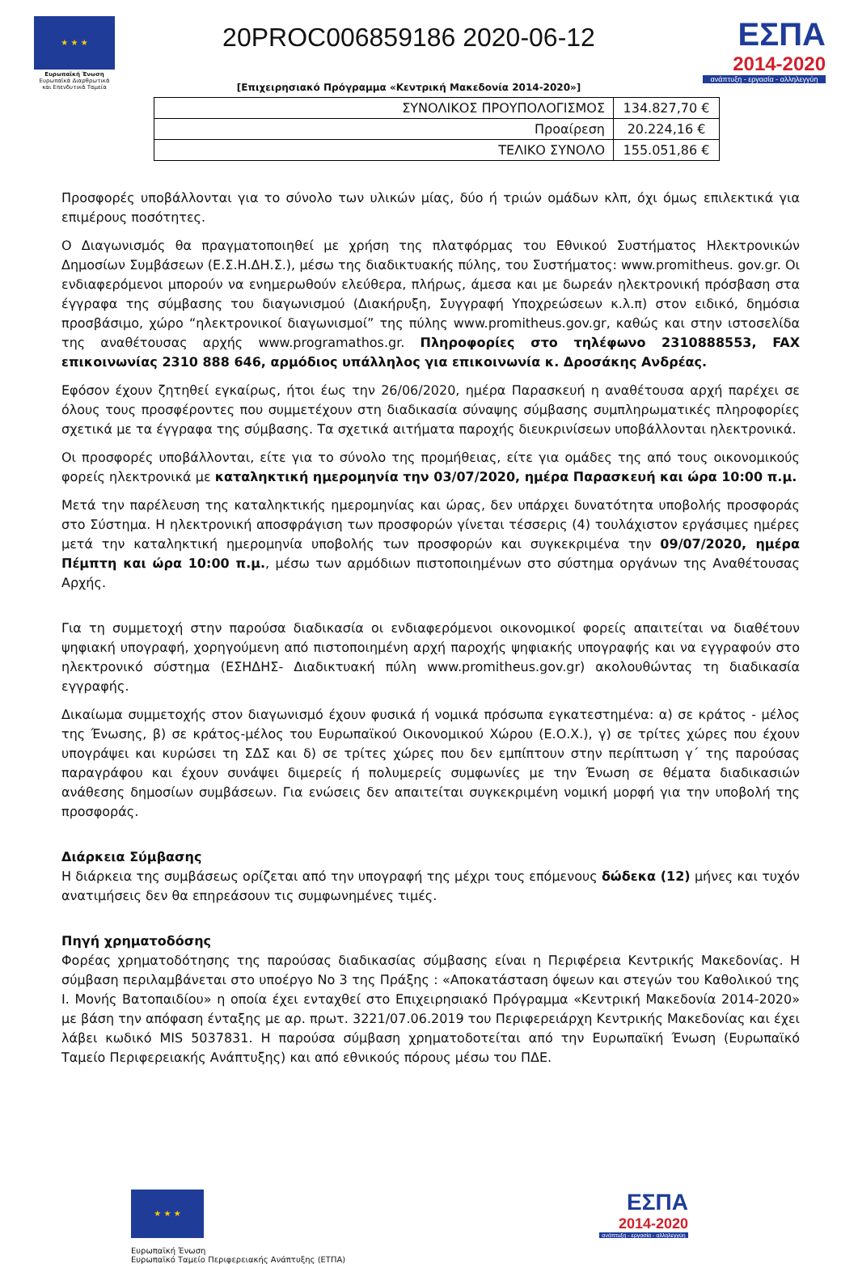★ ★ ★
Ευρωπαϊκή Ένωση
Ευρωπαϊκά Διαρθρωτικά και Επενδυτικά Ταμεία
20PROC006859186 2020-06-12
[Επιχειρησιακό Πρόγραμμα «Κεντρική Μακεδονία 2014-2020»]
ΕΣΠΑ
2014-2020
ανάπτυξη - εργασία - αλληλεγγύη
| ΣΥΝΟΛΙΚΟΣ ΠΡΟΥΠΟΛΟΓΙΣΜΟΣ | 134.827,70 € |
| Προαίρεση | 20.224,16 € |
| ΤΕΛΙΚΟ ΣΥΝΟΛΟ | 155.051,86 € |
Προσφορές υποβάλλονται για το σύνολο των υλικών μίας, δύο ή τριών ομάδων κλπ, όχι όμως επιλεκτικά για επιμέρους ποσότητες.
Ο Διαγωνισμός θα πραγματοποιηθεί με χρήση της πλατφόρμας του Εθνικού Συστήματος Ηλεκτρονικών Δημοσίων Συμβάσεων (Ε.Σ.Η.ΔΗ.Σ.), μέσω της διαδικτυακής πύλης, του Συστήματος: www.promitheus. gov.gr. Οι ενδιαφερόμενοι μπορούν να ενημερωθούν ελεύθερα, πλήρως, άμεσα και με δωρεάν ηλεκτρονική πρόσβαση στα έγγραφα της σύμβασης του διαγωνισμού (Διακήρυξη, Συγγραφή Υποχρεώσεων κ.λ.π) στον ειδικό, δημόσια προσβάσιμο, χώρο “ηλεκτρονικοί διαγωνισμοί” της πύλης www.promitheus.gov.gr, καθώς και στην ιστοσελίδα της αναθέτουσας αρχής www.programathos.gr. Πληροφορίες στο τηλέφωνο 2310888553, FAX επικοινωνίας 2310 888 646, αρμόδιος υπάλληλος για επικοινωνία κ. Δροσάκης Ανδρέας.
Εφόσον έχουν ζητηθεί εγκαίρως, ήτοι έως την 26/06/2020, ημέρα Παρασκευή η αναθέτουσα αρχή παρέχει σε όλους τους προσφέροντες που συμμετέχουν στη διαδικασία σύναψης σύμβασης συμπληρωματικές πληροφορίες σχετικά με τα έγγραφα της σύμβασης. Τα σχετικά αιτήματα παροχής διευκρινίσεων υποβάλλονται ηλεκτρονικά.
Οι προσφορές υποβάλλονται, είτε για το σύνολο της προμήθειας, είτε για ομάδες της από τους οικονομικούς φορείς ηλεκτρονικά με καταληκτική ημερομηνία την 03/07/2020, ημέρα Παρασκευή και ώρα 10:00 π.μ.
Μετά την παρέλευση της καταληκτικής ημερομηνίας και ώρας, δεν υπάρχει δυνατότητα υποβολής προσφοράς στο Σύστημα. Η ηλεκτρονική αποσφράγιση των προσφορών γίνεται τέσσερις (4) τουλάχιστον εργάσιμες ημέρες μετά την καταληκτική ημερομηνία υποβολής των προσφορών και συγκεκριμένα την 09/07/2020, ημέρα Πέμπτη και ώρα 10:00 π.μ., μέσω των αρμόδιων πιστοποιημένων στο σύστημα οργάνων της Αναθέτουσας Αρχής.
Για τη συμμετοχή στην παρούσα διαδικασία οι ενδιαφερόμενοι οικονομικοί φορείς απαιτείται να διαθέτουν ψηφιακή υπογραφή, χορηγούμενη από πιστοποιημένη αρχή παροχής ψηφιακής υπογραφής και να εγγραφούν στο ηλεκτρονικό σύστημα (ΕΣΗΔΗΣ- Διαδικτυακή πύλη www.promitheus.gov.gr) ακολουθώντας τη διαδικασία εγγραφής.
Δικαίωμα συμμετοχής στον διαγωνισμό έχουν φυσικά ή νομικά πρόσωπα εγκατεστημένα: α) σε κράτος - μέλος της Ένωσης, β) σε κράτος-μέλος του Ευρωπαϊκού Οικονομικού Χώρου (Ε.Ο.Χ.), γ) σε τρίτες χώρες που έχουν υπογράψει και κυρώσει τη ΣΔΣ και δ) σε τρίτες χώρες που δεν εμπίπτουν στην περίπτωση γ΄ της παρούσας παραγράφου και έχουν συνάψει διμερείς ή πολυμερείς συμφωνίες με την Ένωση σε θέματα διαδικασιών ανάθεσης δημοσίων συμβάσεων. Για ενώσεις δεν απαιτείται συγκεκριμένη νομική μορφή για την υποβολή της προσφοράς.
Διάρκεια Σύμβασης
Η διάρκεια της συμβάσεως ορίζεται από την υπογραφή της μέχρι τους επόμενους δώδεκα (12) μήνες και τυχόν ανατιμήσεις δεν θα επηρεάσουν τις συμφωνημένες τιμές.
Πηγή χρηματοδόσης
Φορέας χρηματοδότησης της παρούσας διαδικασίας σύμβασης είναι η Περιφέρεια Κεντρικής Μακεδονίας. Η σύμβαση περιλαμβάνεται στο υποέργο Νο 3 της Πράξης : «Αποκατάσταση όψεων και στεγών του Καθολικού της Ι. Μονής Βατοπαιδίου» η οποία έχει ενταχθεί στο Επιχειρησιακό Πρόγραμμα «Κεντρική Μακεδονία 2014-2020» με βάση την απόφαση ένταξης με αρ. πρωτ. 3221/07.06.2019 του Περιφερειάρχη Κεντρικής Μακεδονίας και έχει λάβει κωδικό MIS 5037831. Η παρούσα σύμβαση χρηματοδοτείται από την Ευρωπαϊκή Ένωση (Ευρωπαϊκό Ταμείο Περιφερειακής Ανάπτυξης) και από εθνικούς πόρους μέσω του ΠΔΕ.
★ ★ ★
Ευρωπαϊκή Ένωση
Ευρωπαϊκό Ταμείο Περιφερειακής Ανάπτυξης (ΕΤΠΑ)
ΕΣΠΑ
2014-2020
ανάπτυξη - εργασία - αλληλεγγύη